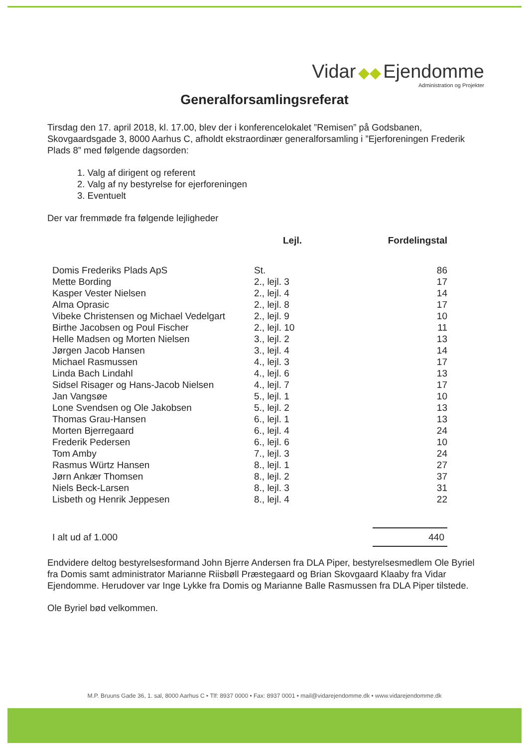Vidar ◆◆ Ejendomme
Administration og Projekter
Generalforsamlingsreferat
Tirsdag den 17. april 2018, kl. 17.00, blev der i konferencelokalet ”Remisen” på Godsbanen, Skovgaardsgade 3, 8000 Aarhus C, afholdt ekstraordinær generalforsamling i ”Ejerforeningen Frederik Plads 8” med følgende dagsorden:
1. Valg af dirigent og referent
2. Valg af ny bestyrelse for ejerforeningen
3. Eventuelt
Der var fremmøde fra følgende lejligheder
| | Lejl. | Fordelingstal |
| --- | --- | --- |
| Domis Frederiks Plads ApS | St. | 86 |
| Mette Bording | 2., lejl. 3 | 17 |
| Kasper Vester Nielsen | 2., lejl. 4 | 14 |
| Alma Oprasic | 2., lejl. 8 | 17 |
| Vibeke Christensen og Michael Vedelgart | 2., lejl. 9 | 10 |
| Birthe Jacobsen og Poul Fischer | 2., lejl. 10 | 11 |
| Helle Madsen og Morten Nielsen | 3., lejl. 2 | 13 |
| Jørgen Jacob Hansen | 3., lejl. 4 | 14 |
| Michael Rasmussen | 4., lejl. 3 | 17 |
| Linda Bach Lindahl | 4., lejl. 6 | 13 |
| Sidsel Risager og Hans-Jacob Nielsen | 4., lejl. 7 | 17 |
| Jan Vangsøe | 5., lejl. 1 | 10 |
| Lone Svendsen og Ole Jakobsen | 5., lejl. 2 | 13 |
| Thomas Grau-Hansen | 6., lejl. 1 | 13 |
| Morten Bjerregaard | 6., lejl. 4 | 24 |
| Frederik Pedersen | 6., lejl. 6 | 10 |
| Tom Amby | 7., lejl. 3 | 24 |
| Rasmus Würtz Hansen | 8., lejl. 1 | 27 |
| Jørn Ankær Thomsen | 8., lejl. 2 | 37 |
| Niels Beck-Larsen | 8., lejl. 3 | 31 |
| Lisbeth og Henrik Jeppesen | 8., lejl. 4 | 22 |
| I alt ud af 1.000 | | 440 |
Endvidere deltog bestyrelsesformand John Bjerre Andersen fra DLA Piper, bestyrelsesmedlem Ole Byriel fra Domis samt administrator Marianne Riisbøll Præstegaard og Brian Skovgaard Klaaby fra Vidar Ejendomme. Herudover var Inge Lykke fra Domis og Marianne Balle Rasmussen fra DLA Piper tilstede.
Ole Byriel bød velkommen.
M.P. Bruuns Gade 36, 1. sal, 8000 Aarhus C • Tlf: 8937 0000 • Fax: 8937 0001 • mail@vidarejendomme.dk • www.vidarejendomme.dk